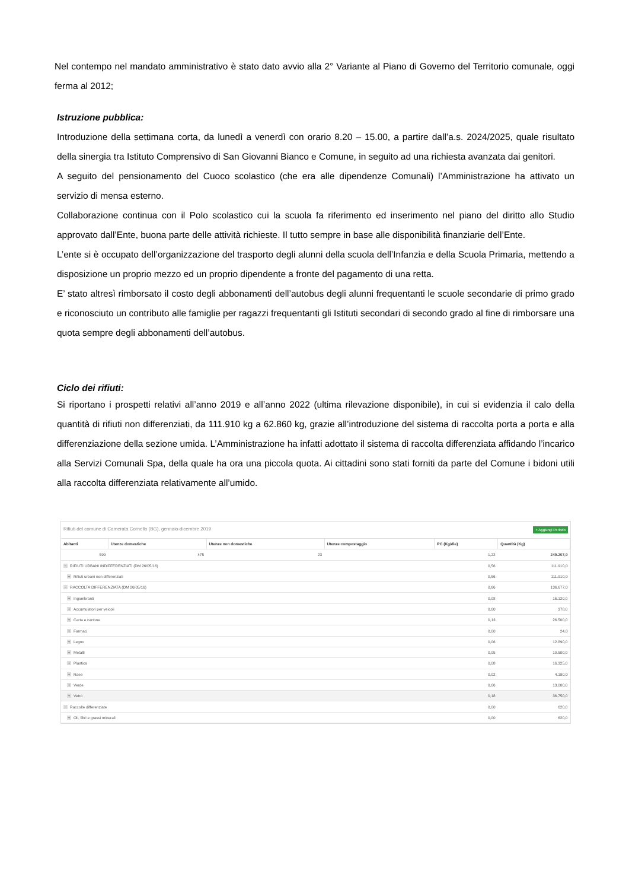Nel contempo nel mandato amministrativo è stato dato avvio alla 2° Variante al Piano di Governo del Territorio comunale, oggi ferma al 2012;
Istruzione pubblica:
Introduzione della settimana corta, da lunedì a venerdì con orario 8.20 – 15.00, a partire dall’a.s. 2024/2025, quale risultato della sinergia tra Istituto Comprensivo di San Giovanni Bianco e Comune, in seguito ad una richiesta avanzata dai genitori.
A seguito del pensionamento del Cuoco scolastico (che era alle dipendenze Comunali) l’Amministrazione ha attivato un servizio di mensa esterno.
Collaborazione continua con il Polo scolastico cui la scuola fa riferimento ed inserimento nel piano del diritto allo Studio approvato dall’Ente, buona parte delle attività richieste. Il tutto sempre in base alle disponibilità finanziarie dell’Ente.
L’ente si è occupato dell’organizzazione del trasporto degli alunni della scuola dell’Infanzia e della Scuola Primaria, mettendo a disposizione un proprio mezzo ed un proprio dipendente a fronte del pagamento di una retta.
E’ stato altresì rimborsato il costo degli abbonamenti dell’autobus degli alunni frequentanti le scuole secondarie di primo grado e riconosciuto un contributo alle famiglie per ragazzi frequentanti gli Istituti secondari di secondo grado al fine di rimborsare una quota sempre degli abbonamenti dell’autobus.
Ciclo dei rifiuti:
Si riportano i prospetti relativi all’anno 2019 e all’anno 2022 (ultima rilevazione disponibile), in cui si evidenzia il calo della quantità di rifiuti non differenziati, da 111.910 kg a 62.860 kg, grazie all’introduzione del sistema di raccolta porta a porta e alla differenziazione della sezione umida. L’Amministrazione ha infatti adottato il sistema di raccolta differenziata affidando l’incarico alla Servizi Comunali Spa, della quale ha ora una piccola quota. Ai cittadini sono stati forniti da parte del Comune i bidoni utili alla raccolta differenziata relativamente all’umido.
Rifiuti del comune di Camerata Cornello (BG), gennaio-dicembre 2019 + Aggiungi Periodo
| Abitanti | Utenze domestiche | Utenze non domestiche | Utenze compostaggio | PC (Kg/die) | Quantità (Kg) |
| --- | --- | --- | --- | --- | --- |
| 599 | 475 | 23 | | 1,22 | 249.207,0 |
| − RIFIUTI URBANI INDIFFERENZIATI (DM 26/05/16) | | | | 0,56 | 111.910,0 |
| + Rifiuti urbani non differenziati | | | | 0,56 | 111.910,0 |
| − RACCOLTA DIFFERENZIATA (DM 26/05/16) | | | | 0,66 | 136.677,0 |
| + Ingombranti | | | | 0,08 | 16.120,0 |
| + Accumulatori per veicoli | | | | 0,00 | 378,0 |
| + Carta e cartone | | | | 0,13 | 26.500,0 |
| + Farmaci | | | | 0,00 | 24,0 |
| + Legno | | | | 0,06 | 12.890,0 |
| + Metalli | | | | 0,05 | 10.500,0 |
| + Plastica | | | | 0,08 | 16.325,0 |
| + Raee | | | | 0,02 | 4.190,0 |
| + Verde | | | | 0,06 | 13.000,0 |
| + Vetro | | | | 0,18 | 36.750,0 |
| − Raccolte differenziate | | | | 0,00 | 620,0 |
| + Oli, filtri e grassi minerali | | | | 0,00 | 620,0 |